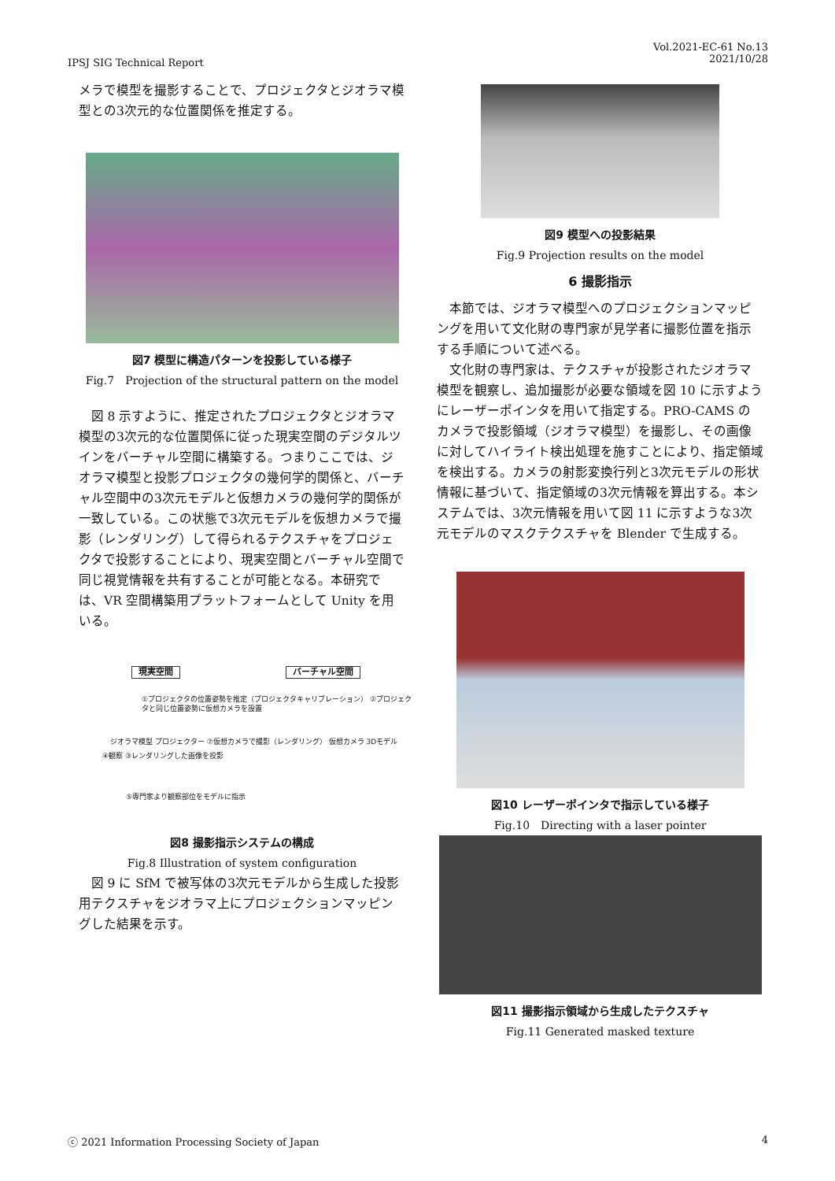IPSJ SIG Technical Report
Vol.2021-EC-61 No.13
2021/10/28
メラで模型を撮影することで、プロジェクタとジオラマ模型との3次元的な位置関係を推定する。
図7 模型に構造パターンを投影している様子
Fig.7　Projection of the structural pattern on the model
図 8 示すように、推定されたプロジェクタとジオラマ模型の3次元的な位置関係に従った現実空間のデジタルツインをバーチャル空間に構築する。つまりここでは、ジオラマ模型と投影プロジェクタの幾何学的関係と、バーチャル空間中の3次元モデルと仮想カメラの幾何学的関係が一致している。この状態で3次元モデルを仮想カメラで撮影（レンダリング）して得られるテクスチャをプロジェクタで投影することにより、現実空間とバーチャル空間で同じ視覚情報を共有することが可能となる。本研究では、VR 空間構築用プラットフォームとして Unity を用いる。
現実空間 バーチャル空間
①プロジェクタの位置姿勢を推定（プロジェクタキャリブレーション） ②プロジェクタと同じ位置姿勢に仮想カメラを設置
ジオラマ模型 プロジェクター ⑦仮想カメラで撮影（レンダリング） 仮想カメラ 3Dモデル
④観察 ③レンダリングした画像を投影
⑤専門家より観察部位をモデルに指示
図8 撮影指示システムの構成
Fig.8 Illustration of system configuration
図 9 に SfM で被写体の3次元モデルから生成した投影用テクスチャをジオラマ上にプロジェクションマッピングした結果を示す。
図9 模型への投影結果
Fig.9 Projection results on the model
6 撮影指示
本節では、ジオラマ模型へのプロジェクションマッピングを用いて文化財の専門家が見学者に撮影位置を指示する手順について述べる。
文化財の専門家は、テクスチャが投影されたジオラマ模型を観察し、追加撮影が必要な領域を図 10 に示すようにレーザーポインタを用いて指定する。PRO-CAMS のカメラで投影領域（ジオラマ模型）を撮影し、その画像に対してハイライト検出処理を施すことにより、指定領域を検出する。カメラの射影変換行列と3次元モデルの形状情報に基づいて、指定領域の3次元情報を算出する。本システムでは、3次元情報を用いて図 11 に示すような3次元モデルのマスクテクスチャを Blender で生成する。
図10 レーザーポインタで指示している様子
Fig.10　Directing with a laser pointer
図11 撮影指示領域から生成したテクスチャ
Fig.11 Generated masked texture
ⓒ 2021 Information Processing Society of Japan
4